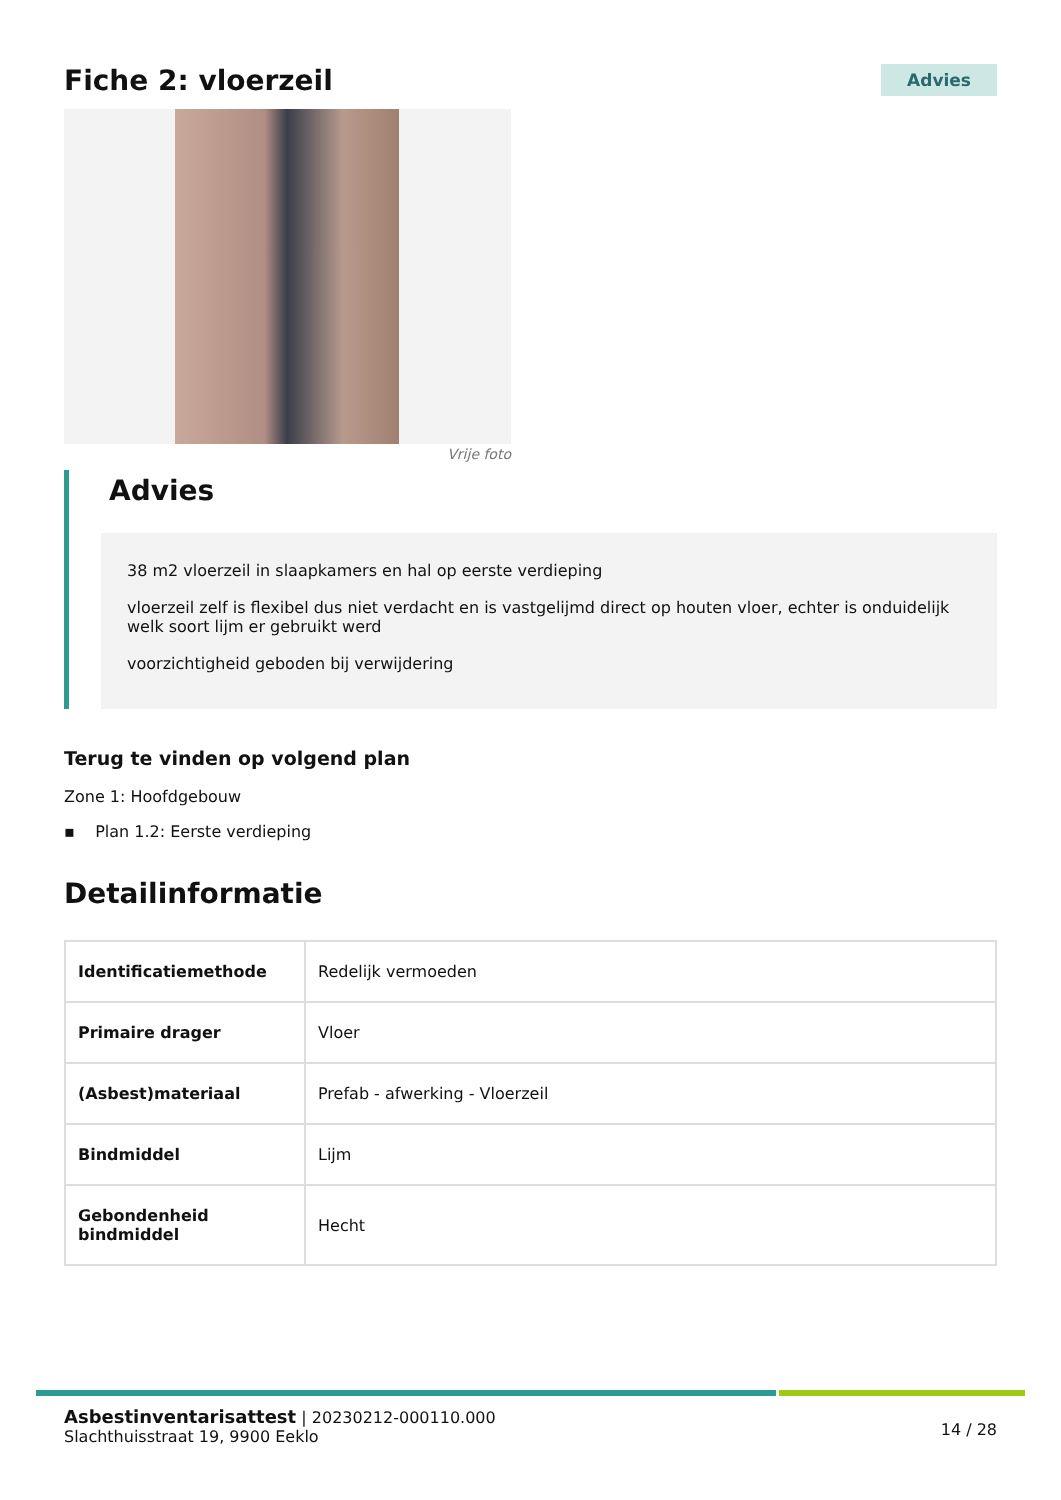Fiche 2: vloerzeil
Advies
Vrije foto
Advies
38 m2 vloerzeil in slaapkamers en hal op eerste verdieping
vloerzeil zelf is flexibel dus niet verdacht en is vastgelijmd direct op houten vloer, echter is onduidelijk welk soort lijm er gebruikt werd
voorzichtigheid geboden bij verwijdering
Terug te vinden op volgend plan
Zone 1: Hoofdgebouw
▪ Plan 1.2: Eerste verdieping
Detailinformatie
| Identificatiemethode | Redelijk vermoeden |
| Primaire drager | Vloer |
| (Asbest)materiaal | Prefab - afwerking - Vloerzeil |
| Bindmiddel | Lijm |
| Gebondenheid bindmiddel | Hecht |
Asbestinventarisattest | 20230212-000110.000
Slachthuisstraat 19, 9900 Eeklo
14 / 28